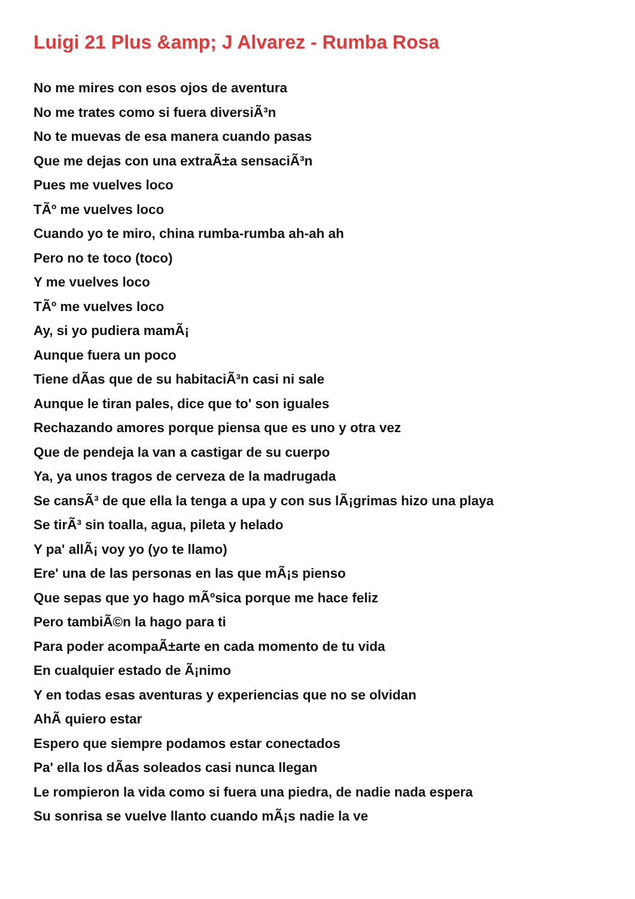Luigi 21 Plus &amp; J Alvarez - Rumba Rosa
No me mires con esos ojos de aventura
No me trates como si fuera diversiÃ³n
No te muevas de esa manera cuando pasas
Que me dejas con una extraÃ±a sensaciÃ³n
Pues me vuelves loco
TÃº me vuelves loco
Cuando yo te miro, china rumba-rumba ah-ah ah
Pero no te toco (toco)
Y me vuelves loco
TÃº me vuelves loco
Ay, si yo pudiera mamÃ¡
Aunque fuera un poco
Tiene dÃ­as que de su habitaciÃ³n casi ni sale
Aunque le tiran pales, dice que to' son iguales
Rechazando amores porque piensa que es uno y otra vez
Que de pendeja la van a castigar de su cuerpo
Ya, ya unos tragos de cerveza de la madrugada
Se cansÃ³ de que ella la tenga a upa y con sus lÃ¡grimas hizo una playa
Se tirÃ³ sin toalla, agua, pileta y helado
Y pa' allÃ¡ voy yo (yo te llamo)
Ere' una de las personas en las que mÃ¡s pienso
Que sepas que yo hago mÃºsica porque me hace feliz
Pero tambiÃ©n la hago para ti
Para poder acompaÃ±arte en cada momento de tu vida
En cualquier estado de Ã¡nimo
Y en todas esas aventuras y experiencias que no se olvidan
AhÃ­ quiero estar
Espero que siempre podamos estar conectados
Pa' ella los dÃ­as soleados casi nunca llegan
Le rompieron la vida como si fuera una piedra, de nadie nada espera
Su sonrisa se vuelve llanto cuando mÃ¡s nadie la ve